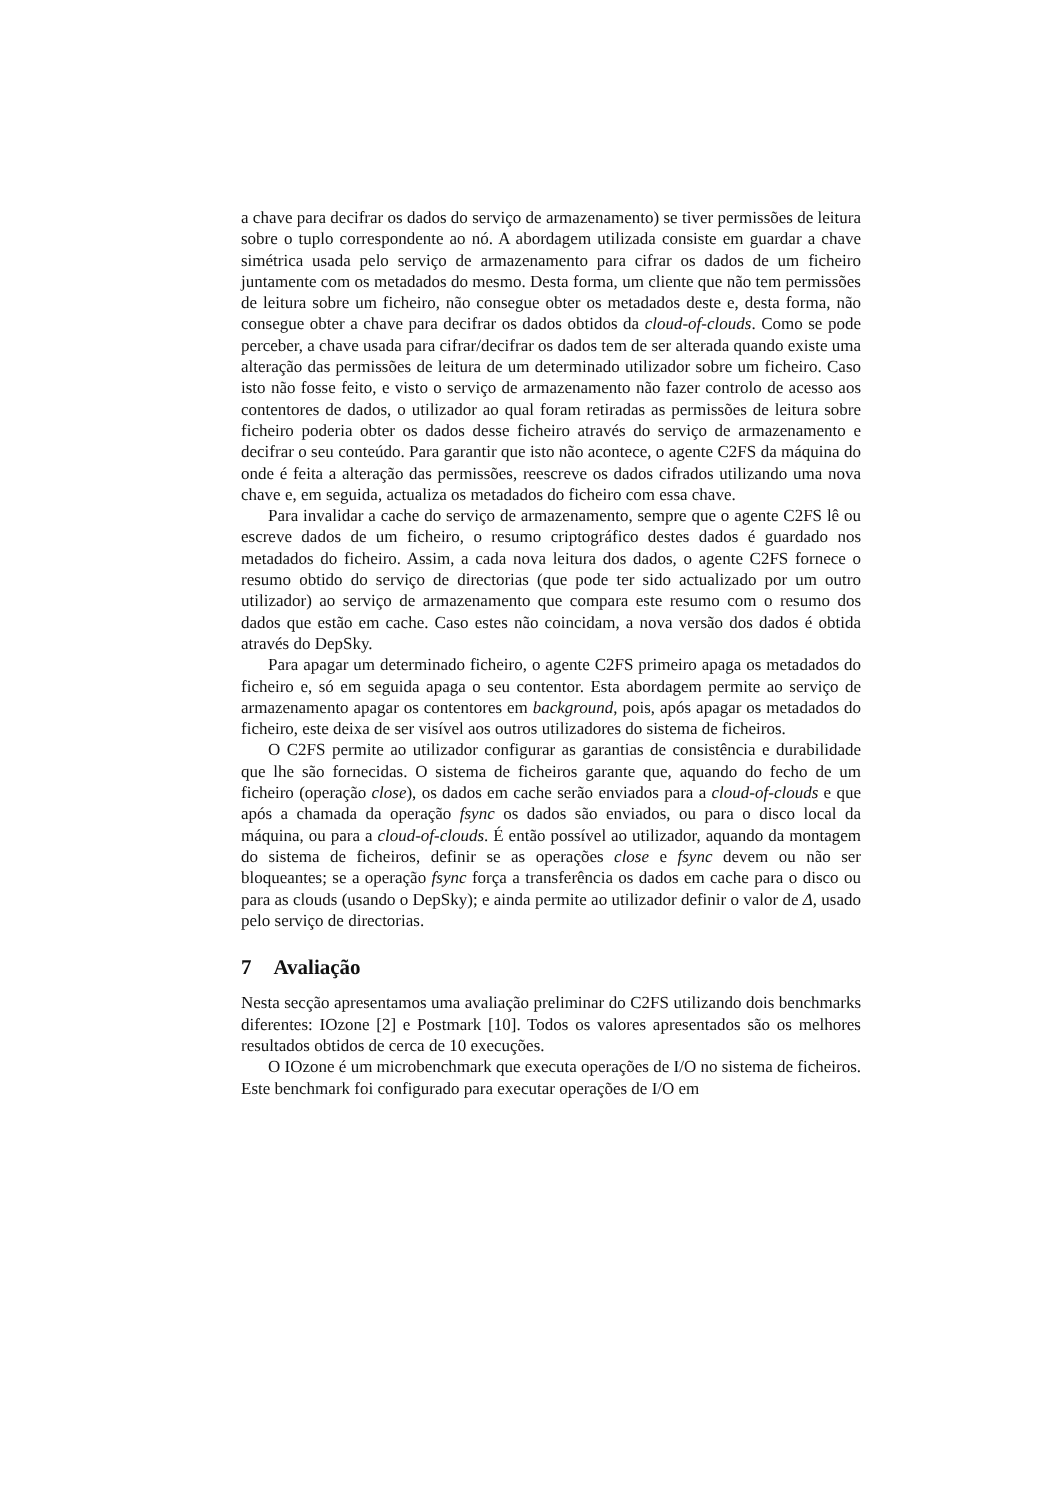a chave para decifrar os dados do serviço de armazenamento) se tiver permissões de leitura sobre o tuplo correspondente ao nó. A abordagem utilizada consiste em guardar a chave simétrica usada pelo serviço de armazenamento para cifrar os dados de um ficheiro juntamente com os metadados do mesmo. Desta forma, um cliente que não tem permissões de leitura sobre um ficheiro, não consegue obter os metadados deste e, desta forma, não consegue obter a chave para decifrar os dados obtidos da cloud-of-clouds. Como se pode perceber, a chave usada para cifrar/decifrar os dados tem de ser alterada quando existe uma alteração das permissões de leitura de um determinado utilizador sobre um ficheiro. Caso isto não fosse feito, e visto o serviço de armazenamento não fazer controlo de acesso aos contentores de dados, o utilizador ao qual foram retiradas as permissões de leitura sobre ficheiro poderia obter os dados desse ficheiro através do serviço de armazenamento e decifrar o seu conteúdo. Para garantir que isto não acontece, o agente C2FS da máquina do onde é feita a alteração das permissões, reescreve os dados cifrados utilizando uma nova chave e, em seguida, actualiza os metadados do ficheiro com essa chave.
Para invalidar a cache do serviço de armazenamento, sempre que o agente C2FS lê ou escreve dados de um ficheiro, o resumo criptográfico destes dados é guardado nos metadados do ficheiro. Assim, a cada nova leitura dos dados, o agente C2FS fornece o resumo obtido do serviço de directorias (que pode ter sido actualizado por um outro utilizador) ao serviço de armazenamento que compara este resumo com o resumo dos dados que estão em cache. Caso estes não coincidam, a nova versão dos dados é obtida através do DepSky.
Para apagar um determinado ficheiro, o agente C2FS primeiro apaga os metadados do ficheiro e, só em seguida apaga o seu contentor. Esta abordagem permite ao serviço de armazenamento apagar os contentores em background, pois, após apagar os metadados do ficheiro, este deixa de ser visível aos outros utilizadores do sistema de ficheiros.
O C2FS permite ao utilizador configurar as garantias de consistência e durabilidade que lhe são fornecidas. O sistema de ficheiros garante que, aquando do fecho de um ficheiro (operação close), os dados em cache serão enviados para a cloud-of-clouds e que após a chamada da operação fsync os dados são enviados, ou para o disco local da máquina, ou para a cloud-of-clouds. É então possível ao utilizador, aquando da montagem do sistema de ficheiros, definir se as operações close e fsync devem ou não ser bloqueantes; se a operação fsync força a transferência os dados em cache para o disco ou para as clouds (usando o DepSky); e ainda permite ao utilizador definir o valor de Δ, usado pelo serviço de directorias.
7 Avaliação
Nesta secção apresentamos uma avaliação preliminar do C2FS utilizando dois benchmarks diferentes: IOzone [2] e Postmark [10]. Todos os valores apresentados são os melhores resultados obtidos de cerca de 10 execuções.
O IOzone é um microbenchmark que executa operações de I/O no sistema de ficheiros. Este benchmark foi configurado para executar operações de I/O em